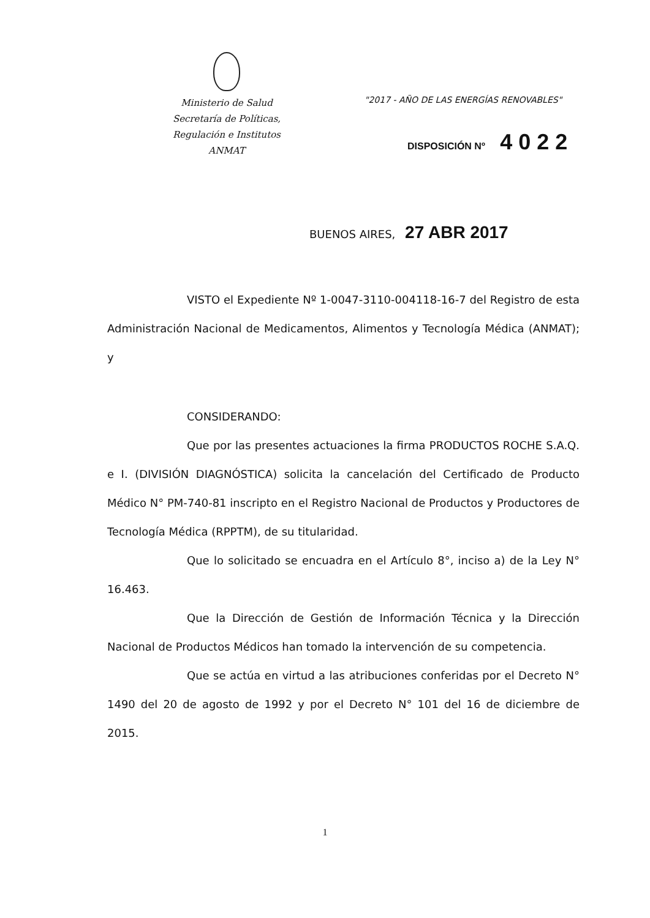Ministerio de Salud
Secretaría de Políticas,
Regulación e Institutos
ANMAT
"2017 - AÑO DE LAS ENERGÍAS RENOVABLES"
DISPOSICIÓN Nº 4022
BUENOS AIRES, 27 ABR 2017
VISTO el Expediente Nº 1-0047-3110-004118-16-7 del Registro de esta Administración Nacional de Medicamentos, Alimentos y Tecnología Médica (ANMAT); y
CONSIDERANDO:
Que por las presentes actuaciones la firma PRODUCTOS ROCHE S.A.Q. e I. (DIVISIÓN DIAGNÓSTICA) solicita la cancelación del Certificado de Producto Médico N° PM-740-81 inscripto en el Registro Nacional de Productos y Productores de Tecnología Médica (RPPTM), de su titularidad.
Que lo solicitado se encuadra en el Artículo 8°, inciso a) de la Ley N° 16.463.
Que la Dirección de Gestión de Información Técnica y la Dirección Nacional de Productos Médicos han tomado la intervención de su competencia.
Que se actúa en virtud a las atribuciones conferidas por el Decreto N° 1490 del 20 de agosto de 1992 y por el Decreto N° 101 del 16 de diciembre de 2015.
1